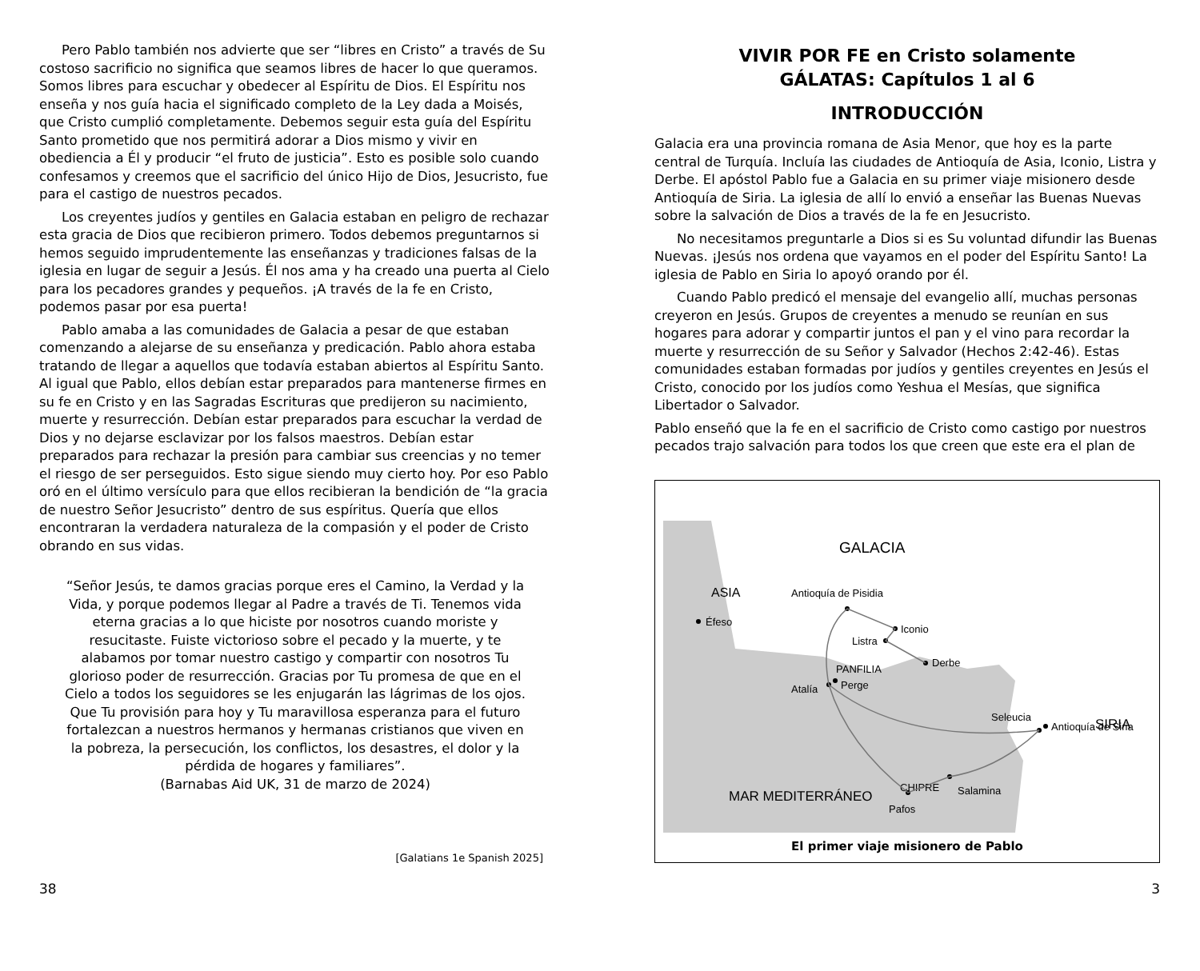Pero Pablo también nos advierte que ser “libres en Cristo” a través de Su costoso sacrificio no significa que seamos libres de hacer lo que queramos. Somos libres para escuchar y obedecer al Espíritu de Dios. El Espíritu nos enseña y nos guía hacia el significado completo de la Ley dada a Moisés, que Cristo cumplió completamente. Debemos seguir esta guía del Espíritu Santo prometido que nos permitirá adorar a Dios mismo y vivir en obediencia a Él y producir “el fruto de justicia”. Esto es posible solo cuando confesamos y creemos que el sacrificio del único Hijo de Dios, Jesucristo, fue para el castigo de nuestros pecados.
Los creyentes judíos y gentiles en Galacia estaban en peligro de rechazar esta gracia de Dios que recibieron primero. Todos debemos preguntarnos si hemos seguido imprudentemente las enseñanzas y tradiciones falsas de la iglesia en lugar de seguir a Jesús. Él nos ama y ha creado una puerta al Cielo para los pecadores grandes y pequeños. ¡A través de la fe en Cristo, podemos pasar por esa puerta!
Pablo amaba a las comunidades de Galacia a pesar de que estaban comenzando a alejarse de su enseñanza y predicación. Pablo ahora estaba tratando de llegar a aquellos que todavía estaban abiertos al Espíritu Santo. Al igual que Pablo, ellos debían estar preparados para mantenerse firmes en su fe en Cristo y en las Sagradas Escrituras que predijeron su nacimiento, muerte y resurrección. Debían estar preparados para escuchar la verdad de Dios y no dejarse esclavizar por los falsos maestros. Debían estar preparados para rechazar la presión para cambiar sus creencias y no temer el riesgo de ser perseguidos. Esto sigue siendo muy cierto hoy. Por eso Pablo oró en el último versículo para que ellos recibieran la bendición de “la gracia de nuestro Señor Jesucristo” dentro de sus espíritus. Quería que ellos encontraran la verdadera naturaleza de la compasión y el poder de Cristo obrando en sus vidas.
“Señor Jesús, te damos gracias porque eres el Camino, la Verdad y la Vida, y porque podemos llegar al Padre a través de Ti. Tenemos vida eterna gracias a lo que hiciste por nosotros cuando moriste y resucitaste. Fuiste victorioso sobre el pecado y la muerte, y te alabamos por tomar nuestro castigo y compartir con nosotros Tu glorioso poder de resurrección. Gracias por Tu promesa de que en el Cielo a todos los seguidores se les enjugarán las lágrimas de los ojos. Que Tu provisión para hoy y Tu maravillosa esperanza para el futuro fortalezcan a nuestros hermanos y hermanas cristianos que viven en la pobreza, la persecución, los conflictos, los desastres, el dolor y la pérdida de hogares y familiares”.
(Barnabas Aid UK, 31 de marzo de 2024)
[Galatians 1e Spanish 2025]
38
VIVIR POR FE en Cristo solamente
GÁLATAS: Capítulos 1 al 6
INTRODUCCIÓN
Galacia era una provincia romana de Asia Menor, que hoy es la parte central de Turquía. Incluía las ciudades de Antioquía de Asia, Iconio, Listra y Derbe. El apóstol Pablo fue a Galacia en su primer viaje misionero desde Antioquía de Siria. La iglesia de allí lo envió a enseñar las Buenas Nuevas sobre la salvación de Dios a través de la fe en Jesucristo.
No necesitamos preguntarle a Dios si es Su voluntad difundir las Buenas Nuevas. ¡Jesús nos ordena que vayamos en el poder del Espíritu Santo! La iglesia de Pablo en Siria lo apoyó orando por él.
Cuando Pablo predicó el mensaje del evangelio allí, muchas personas creyeron en Jesús. Grupos de creyentes a menudo se reunían en sus hogares para adorar y compartir juntos el pan y el vino para recordar la muerte y resurrección de su Señor y Salvador (Hechos 2:42-46). Estas comunidades estaban formadas por judíos y gentiles creyentes en Jesús el Cristo, conocido por los judíos como Yeshua el Mesías, que significa Libertador o Salvador.
Pablo enseñó que la fe en el sacrificio de Cristo como castigo por nuestros pecados trajo salvación para todos los que creen que este era el plan de
GALACIA
ASIA
SIRIA
MAR MEDITERRÁNEO
Antioquía de Pisidia
Iconio
Listra
Derbe
PANFILIA
Perge
Atalía
Seleucia
Antioquía de Siria
CHIPRE
Salamina
Pafos
Éfeso
El primer viaje misionero de Pablo
3